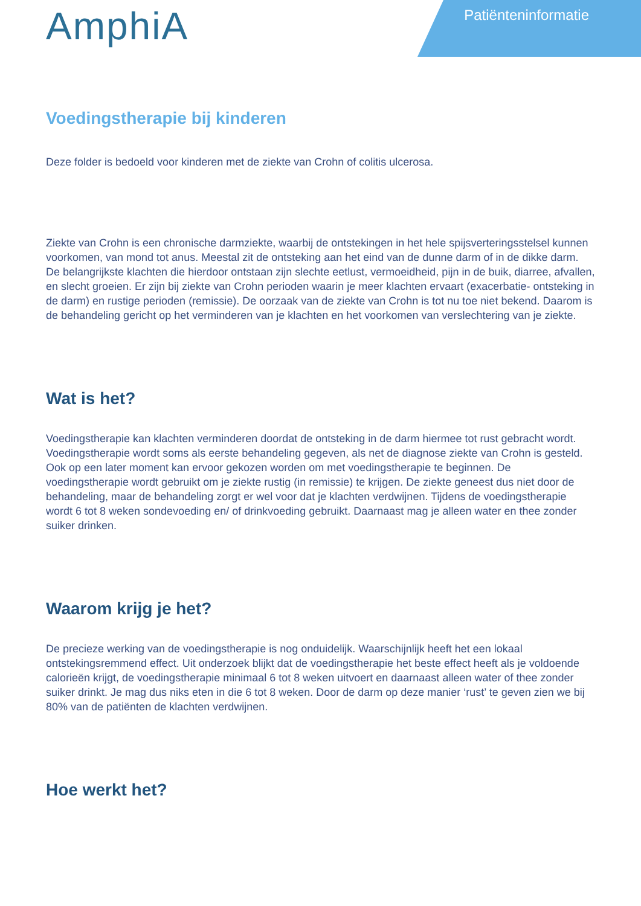AmphiA
Patiënteninformatie
Voedingstherapie bij kinderen
Deze folder is bedoeld voor kinderen met de ziekte van Crohn of colitis ulcerosa.
Ziekte van Crohn is een chronische darmziekte, waarbij de ontstekingen in het hele spijsverteringsstelsel kunnen voorkomen, van mond tot anus. Meestal zit de ontsteking aan het eind van de dunne darm of in de dikke darm. De belangrijkste klachten die hierdoor ontstaan zijn slechte eetlust, vermoeidheid, pijn in de buik, diarree, afvallen, en slecht groeien. Er zijn bij ziekte van Crohn perioden waarin je meer klachten ervaart (exacerbatie- ontsteking in de darm) en rustige perioden (remissie). De oorzaak van de ziekte van Crohn is tot nu toe niet bekend. Daarom is de behandeling gericht op het verminderen van je klachten en het voorkomen van verslechtering van je ziekte.
Wat is het?
Voedingstherapie kan klachten verminderen doordat de ontsteking in de darm hiermee tot rust gebracht wordt. Voedingstherapie wordt soms als eerste behandeling gegeven, als net de diagnose ziekte van Crohn is gesteld. Ook op een later moment kan ervoor gekozen worden om met voedingstherapie te beginnen. De voedingstherapie wordt gebruikt om je ziekte rustig (in remissie) te krijgen. De ziekte geneest dus niet door de behandeling, maar de behandeling zorgt er wel voor dat je klachten verdwijnen. Tijdens de voedingstherapie wordt 6 tot 8 weken sondevoeding en/ of drinkvoeding gebruikt. Daarnaast mag je alleen water en thee zonder suiker drinken.
Waarom krijg je het?
De precieze werking van de voedingstherapie is nog onduidelijk. Waarschijnlijk heeft het een lokaal ontstekingsremmend effect. Uit onderzoek blijkt dat de voedingstherapie het beste effect heeft als je voldoende calorieën krijgt, de voedingstherapie minimaal 6 tot 8 weken uitvoert en daarnaast alleen water of thee zonder suiker drinkt. Je mag dus niks eten in die 6 tot 8 weken. Door de darm op deze manier ‘rust’ te geven zien we bij 80% van de patiënten de klachten verdwijnen.
Hoe werkt het?